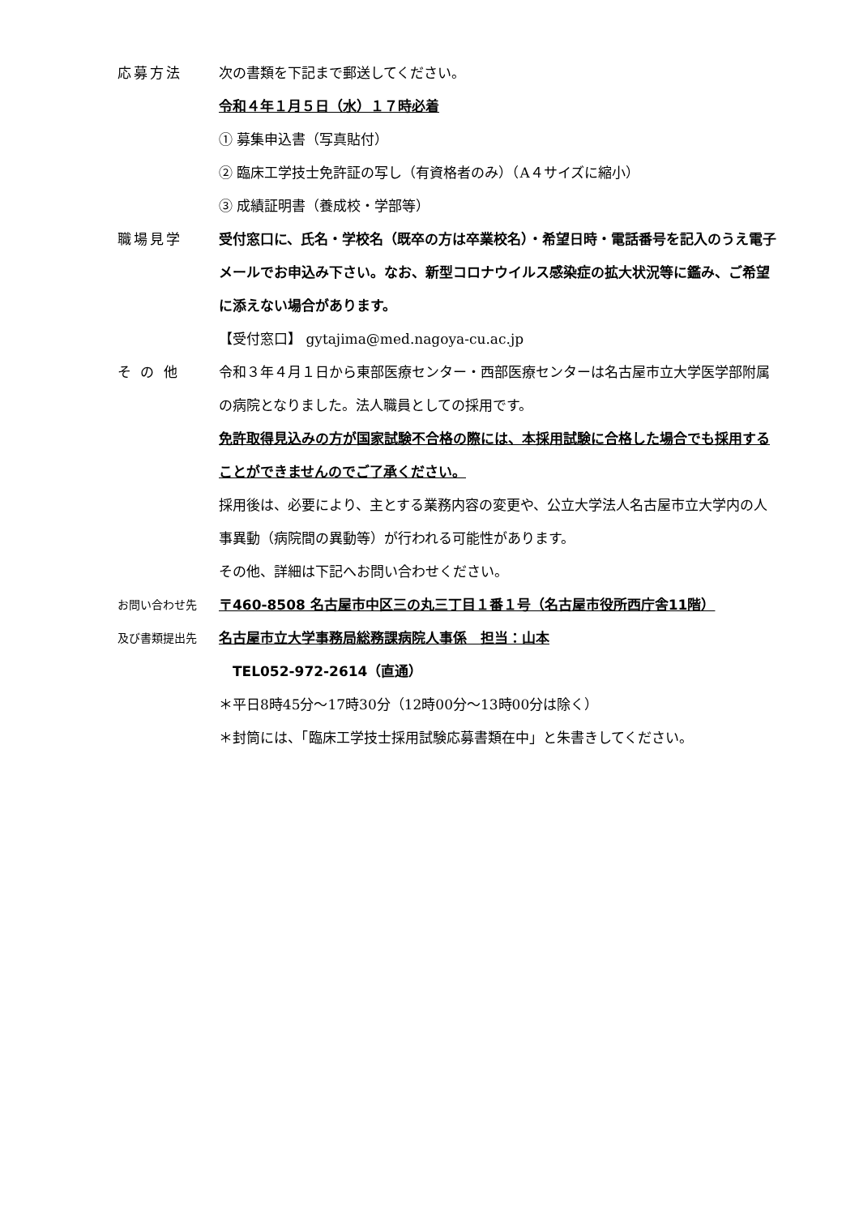応募方法 次の書類を下記まで郵送してください。
令和４年１月５日（水）１７時必着
① 募集申込書（写真貼付）
② 臨床工学技士免許証の写し（有資格者のみ）（A４サイズに縮小）
③ 成績証明書（養成校・学部等）
職場見学 受付窓口に、氏名・学校名（既卒の方は卒業校名）・希望日時・電話番号を記入のうえ電子メールでお申込み下さい。なお、新型コロナウイルス感染症の拡大状況等に鑑み、ご希望に添えない場合があります。
【受付窓口】 gytajima@med.nagoya-cu.ac.jp
そ の 他 令和３年４月１日から東部医療センター・西部医療センターは名古屋市立大学医学部附属の病院となりました。法人職員としての採用です。
免許取得見込みの方が国家試験不合格の際には、本採用試験に合格した場合でも採用することができませんのでご了承ください。
採用後は、必要により、主とする業務内容の変更や、公立大学法人名古屋市立大学内の人事異動（病院間の異動等）が行われる可能性があります。
その他、詳細は下記へお問い合わせください。
お問い合わせ先
及び書類提出先
〒460-8508 名古屋市中区三の丸三丁目１番１号（名古屋市役所西庁舎11階）
名古屋市立大学事務局総務課病院人事係　担当：山本
　TEL052-972-2614（直通）
＊平日8時45分～17時30分（12時00分～13時00分は除く）
＊封筒には、「臨床工学技士採用試験応募書類在中」と朱書きしてください。